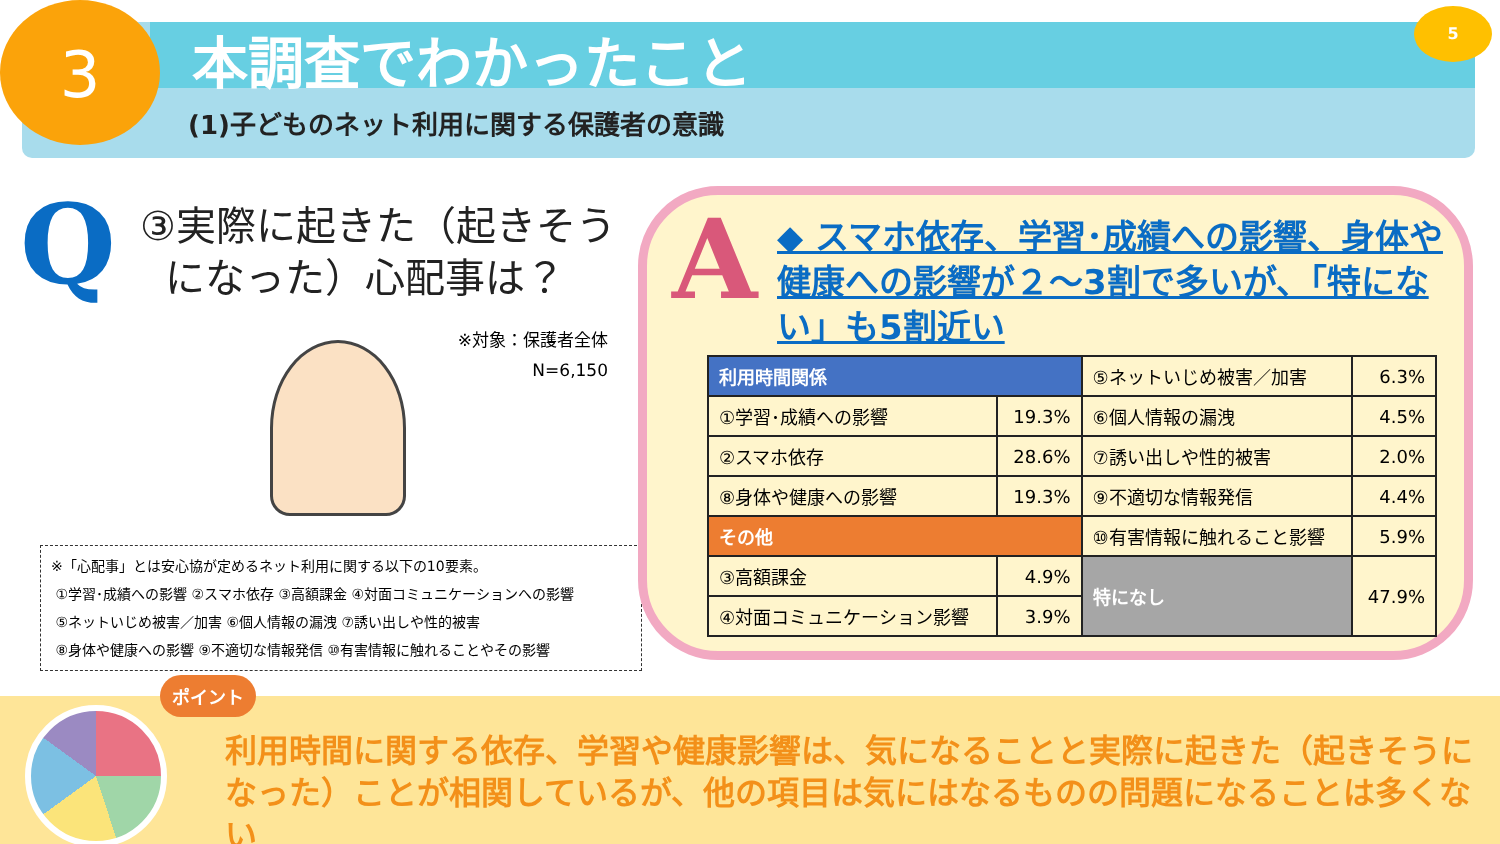3 5
本調査でわかったこと
(1)子どものネット利用に関する保護者の意識
Q
③実際に起きた（起きそう
になった）心配事は？
※対象：保護者全体
N=6,150
※「心配事」とは安心協が定めるネット利用に関する以下の10要素。
①学習･成績への影響 ②スマホ依存 ③高額課金 ④対面コミュニケーションへの影響
⑤ネットいじめ被害／加害 ⑥個人情報の漏洩 ⑦誘い出しや性的被害
⑧身体や健康への影響 ⑨不適切な情報発信 ⑩有害情報に触れることやその影響
A
◆ スマホ依存、学習･成績への影響、身体や健康への影響が２～3割で多いが、「特にない」も5割近い
| 利用時間関係 | | ⑤ネットいじめ被害／加害 | 6.3% |
| ①学習･成績への影響 | 19.3% | ⑥個人情報の漏洩 | 4.5% |
| ②スマホ依存 | 28.6% | ⑦誘い出しや性的被害 | 2.0% |
| ⑧身体や健康への影響 | 19.3% | ⑨不適切な情報発信 | 4.4% |
| その他 | | ⑩有害情報に触れること影響 | 5.9% |
| ③高額課金 | 4.9% | 特になし | 47.9% |
| ④対面コミュニケーション影響 | 3.9% | | |
ポイント
利用時間に関する依存、学習や健康影響は、気になることと実際に起きた（起きそうになった）ことが相関しているが、他の項目は気にはなるものの問題になることは多くない